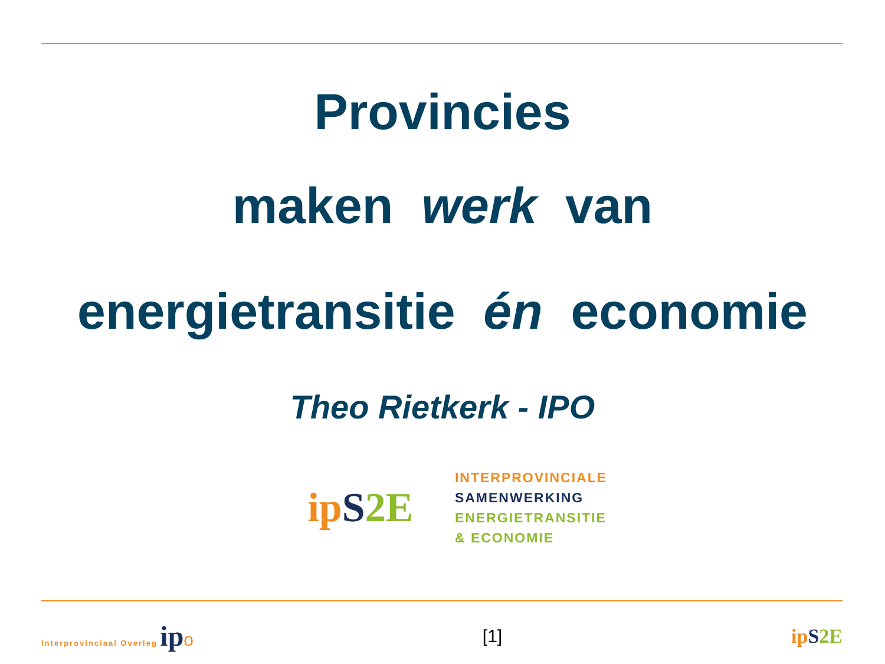Provincies
maken werk van
energietransitie én economie
Theo Rietkerk - IPO
ip S 2E
INTERPROVINCIALE
SAMENWERKING
ENERGIETRANSITIE
& ECONOMIE
Interprovinciaal Overleg ip o [1] ip S 2E